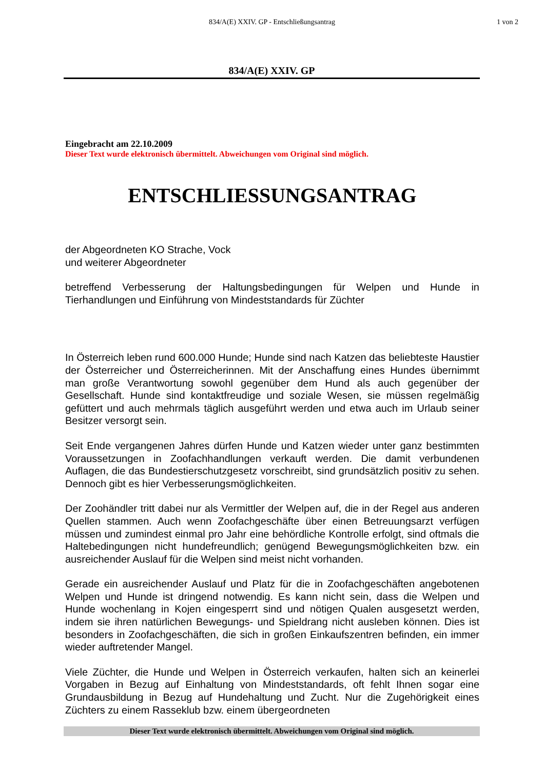834/A(E) XXIV. GP - Entschließungsantrag 1 von 2
834/A(E) XXIV. GP
Eingebracht am 22.10.2009
Dieser Text wurde elektronisch übermittelt. Abweichungen vom Original sind möglich.
ENTSCHLIESSUNGSANTRAG
der Abgeordneten KO Strache, Vock
und weiterer Abgeordneter
betreffend Verbesserung der Haltungsbedingungen für Welpen und Hunde in Tierhandlungen und Einführung von Mindeststandards für Züchter
In Österreich leben rund 600.000 Hunde; Hunde sind nach Katzen das beliebteste Haustier der Österreicher und Österreicherinnen. Mit der Anschaffung eines Hundes übernimmt man große Verantwortung sowohl gegenüber dem Hund als auch gegenüber der Gesellschaft. Hunde sind kontaktfreudige und soziale Wesen, sie müssen regelmäßig gefüttert und auch mehrmals täglich ausgeführt werden und etwa auch im Urlaub seiner Besitzer versorgt sein.
Seit Ende vergangenen Jahres dürfen Hunde und Katzen wieder unter ganz bestimmten Voraussetzungen in Zoofachhandlungen verkauft werden. Die damit verbundenen Auflagen, die das Bundestierschutzgesetz vorschreibt, sind grundsätzlich positiv zu sehen. Dennoch gibt es hier Verbesserungsmöglichkeiten.
Der Zoohändler tritt dabei nur als Vermittler der Welpen auf, die in der Regel aus anderen Quellen stammen. Auch wenn Zoofachgeschäfte über einen Betreuungsarzt verfügen müssen und zumindest einmal pro Jahr eine behördliche Kontrolle erfolgt, sind oftmals die Haltebedingungen nicht hundefreundlich; genügend Bewegungsmöglichkeiten bzw. ein ausreichender Auslauf für die Welpen sind meist nicht vorhanden.
Gerade ein ausreichender Auslauf und Platz für die in Zoofachgeschäften angebotenen Welpen und Hunde ist dringend notwendig. Es kann nicht sein, dass die Welpen und Hunde wochenlang in Kojen eingesperrt sind und nötigen Qualen ausgesetzt werden, indem sie ihren natürlichen Bewegungs- und Spieldrang nicht ausleben können. Dies ist besonders in Zoofachgeschäften, die sich in großen Einkaufszentren befinden, ein immer wieder auftretender Mangel.
Viele Züchter, die Hunde und Welpen in Österreich verkaufen, halten sich an keinerlei Vorgaben in Bezug auf Einhaltung von Mindeststandards, oft fehlt Ihnen sogar eine Grundausbildung in Bezug auf Hundehaltung und Zucht. Nur die Zugehörigkeit eines Züchters zu einem Rasseklub bzw. einem übergeordneten
Dieser Text wurde elektronisch übermittelt. Abweichungen vom Original sind möglich.